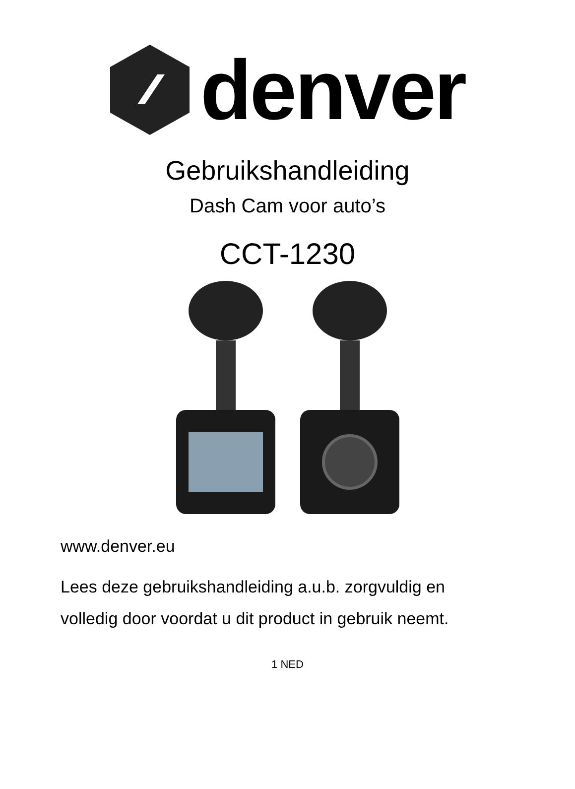denver
Gebruikshandleiding
Dash Cam voor auto’s
CCT-1230
www.denver.eu
Lees deze gebruikshandleiding a.u.b. zorgvuldig en
volledig door voordat u dit product in gebruik neemt.
1 NED